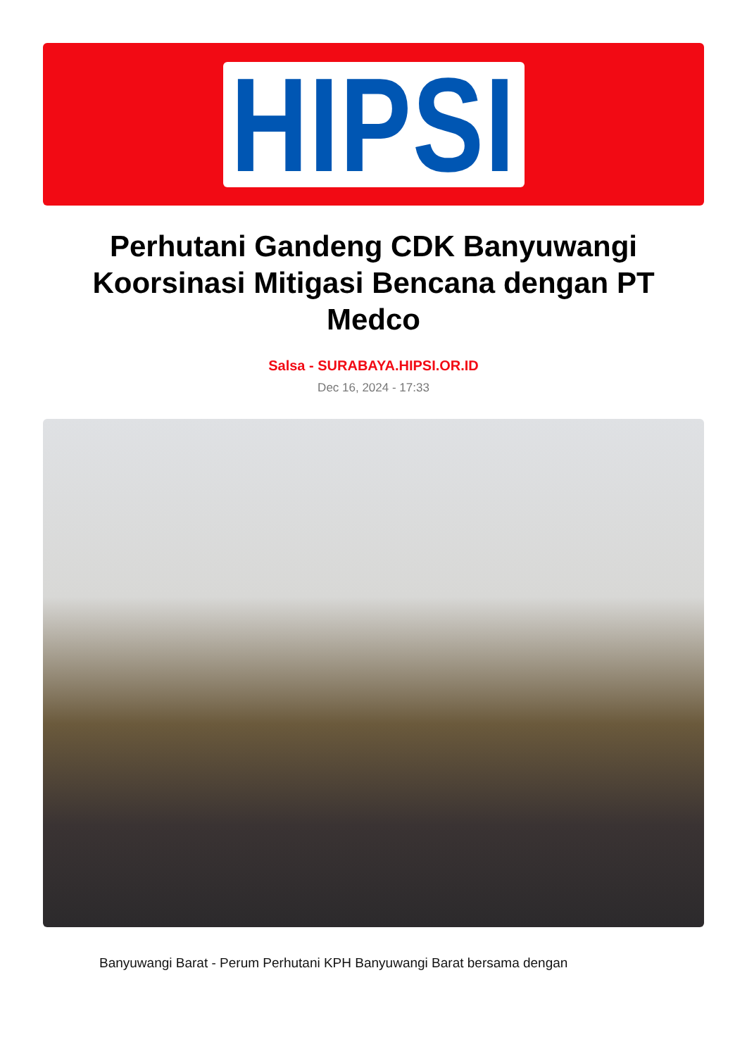HIPSI
Perhutani Gandeng CDK Banyuwangi Koorsinasi Mitigasi Bencana dengan PT Medco
Salsa - SURABAYA.HIPSI.OR.ID
Dec 16, 2024 - 17:33
Banyuwangi Barat - Perum Perhutani KPH Banyuwangi Barat bersama dengan